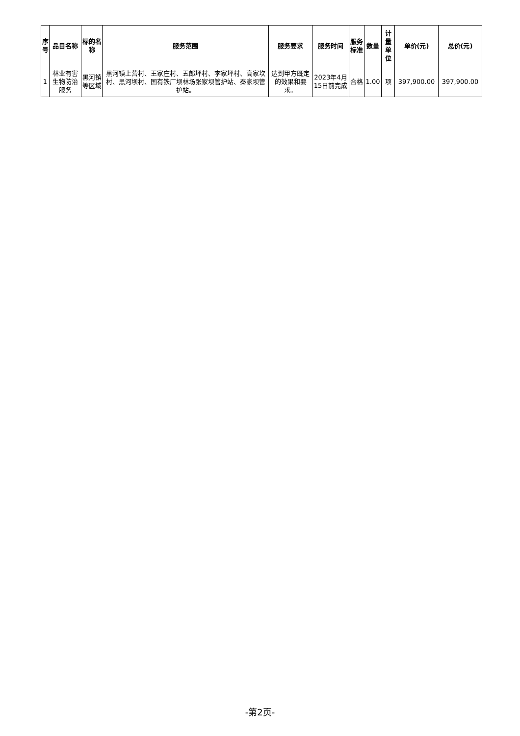| 序号 | 品目名称 | 标的名称 | 服务范围 | 服务要求 | 服务时间 | 服务标准 | 数量 | 计量单位 | 单价(元) | 总价(元) |
| --- | --- | --- | --- | --- | --- | --- | --- | --- | --- | --- |
| 1 | 林业有害生物防治服务 | 黑河镇等区域 | 黑河镇上营村、王家庄村、五郎坪村、李家坪村、高家坎村、黑河坝村、国有铁厂坝林场张家坝管护站、秦家坝管护站。 | 达到甲方既定的效果和要求。 | 2023年4月15日前完成 | 合格 | 1.00 | 项 | 397,900.00 | 397,900.00 |
-第2页-